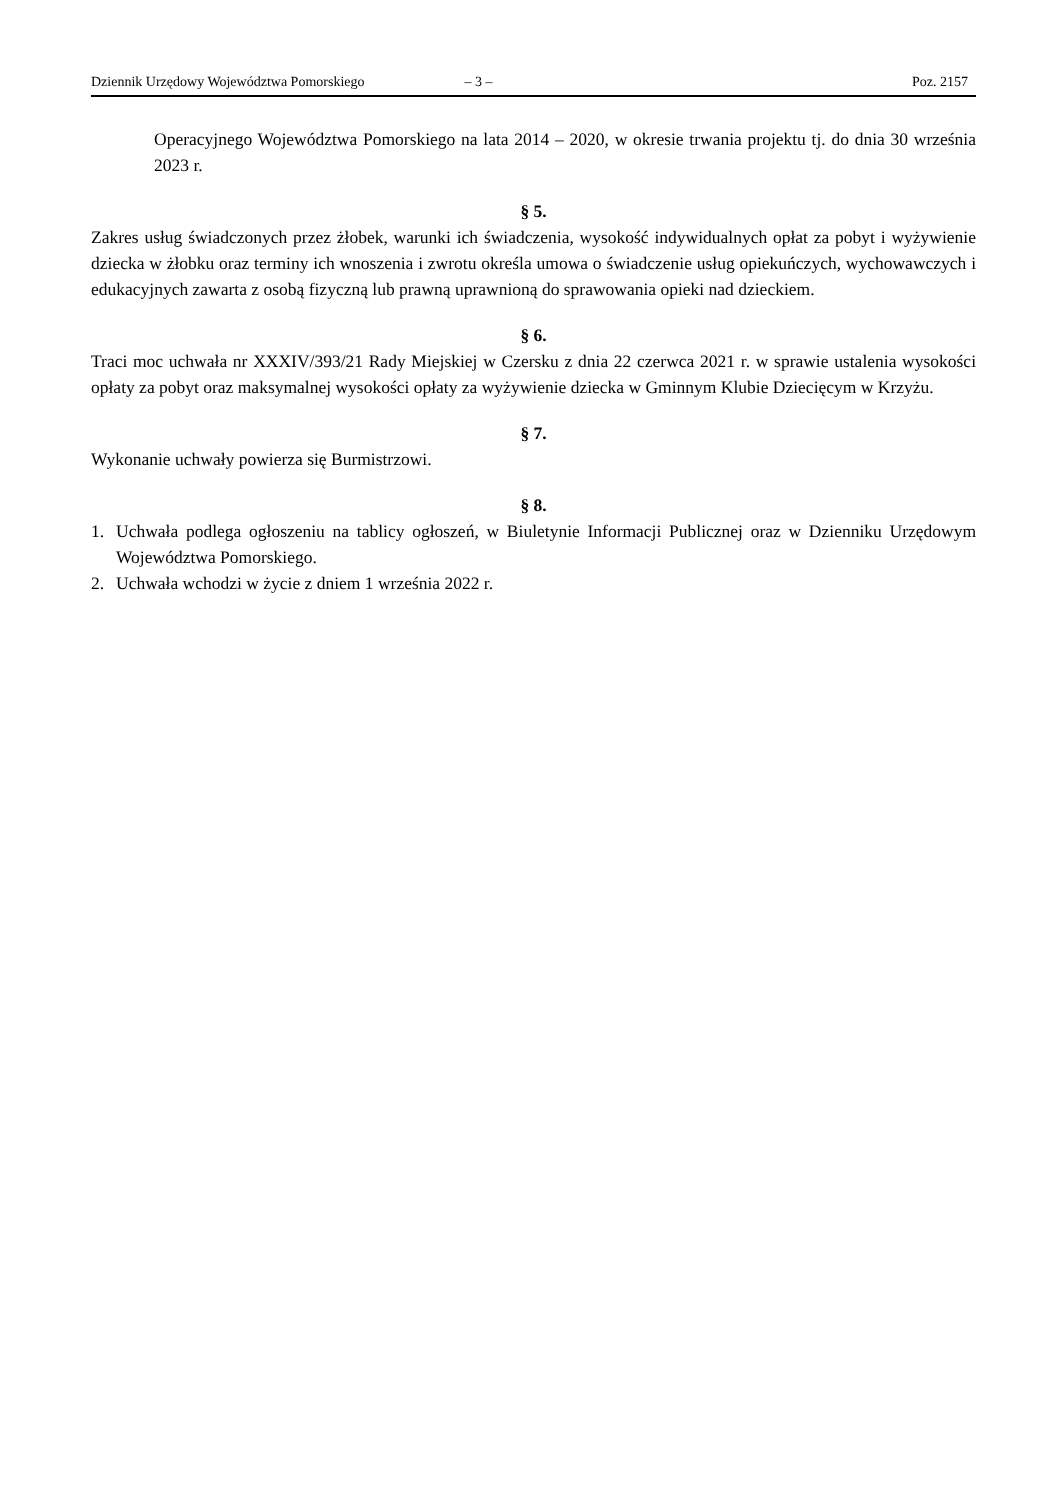Dziennik Urzędowy Województwa Pomorskiego – 3 – Poz. 2157
Operacyjnego Województwa Pomorskiego na lata 2014 – 2020, w okresie trwania projektu tj. do dnia 30 września 2023 r.
§ 5.
Zakres usług świadczonych przez żłobek, warunki ich świadczenia, wysokość indywidualnych opłat za pobyt i wyżywienie dziecka w żłobku oraz terminy ich wnoszenia i zwrotu określa umowa o świadczenie usług opiekuńczych, wychowawczych i edukacyjnych zawarta z osobą fizyczną lub prawną uprawnioną do sprawowania opieki nad dzieckiem.
§ 6.
Traci moc uchwała nr XXXIV/393/21 Rady Miejskiej w Czersku z dnia 22 czerwca 2021 r. w sprawie ustalenia wysokości opłaty za pobyt oraz maksymalnej wysokości opłaty za wyżywienie dziecka w Gminnym Klubie Dziecięcym w Krzyżu.
§ 7.
Wykonanie uchwały powierza się Burmistrzowi.
§ 8.
1. Uchwała podlega ogłoszeniu na tablicy ogłoszeń, w Biuletynie Informacji Publicznej oraz w Dzienniku Urzędowym Województwa Pomorskiego.
2. Uchwała wchodzi w życie z dniem 1 września 2022 r.